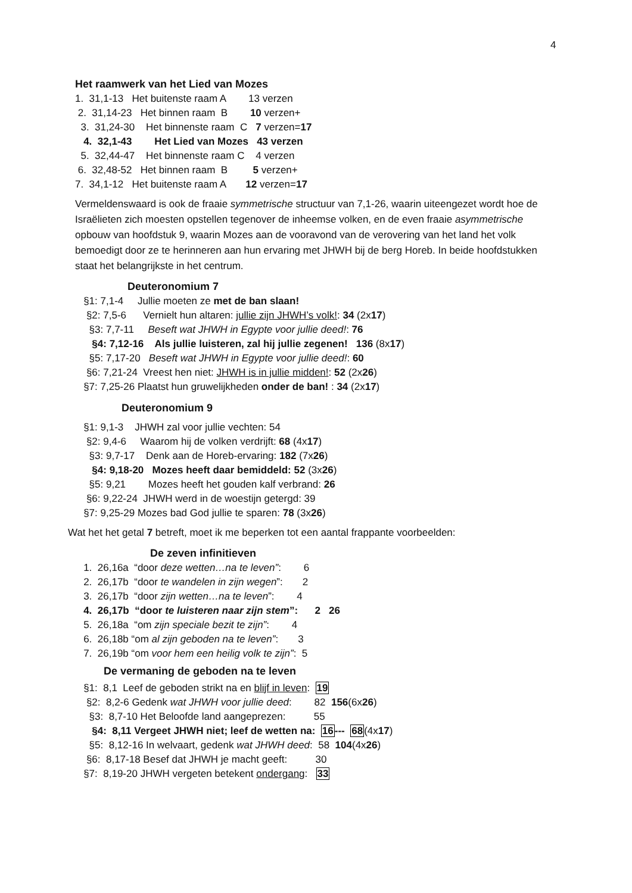4
Het raamwerk van het Lied van Mozes
1. 31,1-13 Het buitenste raam A 13 verzen
2. 31,14-23 Het binnen raam B 10 verzen+
3. 31,24-30 Het binnenste raam C 7 verzen=17
4. 32,1-43 Het Lied van Mozes 43 verzen
5. 32,44-47 Het binnenste raam C 4 verzen
6. 32,48-52 Het binnen raam B 5 verzen+
7. 34,1-12 Het buitenste raam A 12 verzen=17
Vermeldenswaard is ook de fraaie symmetrische structuur van 7,1-26, waarin uiteengezet wordt hoe de Israëlieten zich moesten opstellen tegenover de inheemse volken, en de even fraaie asymmetrische opbouw van hoofdstuk 9, waarin Mozes aan de vooravond van de verovering van het land het volk bemoedigt door ze te herinneren aan hun ervaring met JHWH bij de berg Horeb. In beide hoofdstukken staat het belangrijkste in het centrum.
Deuteronomium 7
§1: 7,1-4 Jullie moeten ze met de ban slaan!
§2: 7,5-6 Vernielt hun altaren: jullie zijn JHWH’s volk!: 34 (2x17)
§3: 7,7-11 Beseft wat JHWH in Egypte voor jullie deed!: 76
§4: 7,12-16 Als jullie luisteren, zal hij jullie zegenen! 136 (8x17)
§5: 7,17-20 Beseft wat JHWH in Egypte voor jullie deed!: 60
§6: 7,21-24 Vreest hen niet: JHWH is in jullie midden!: 52 (2x26)
§7: 7,25-26 Plaatst hun gruwelijkheden onder de ban! : 34 (2x17)
Deuteronomium 9
§1: 9,1-3 JHWH zal voor jullie vechten: 54
§2: 9,4-6 Waarom hij de volken verdrijft: 68 (4x17)
§3: 9,7-17 Denk aan de Horeb-ervaring: 182 (7x26)
§4: 9,18-20 Mozes heeft daar bemiddeld: 52 (3x26)
§5: 9,21 Mozes heeft het gouden kalf verbrand: 26
§6: 9,22-24 JHWH werd in de woestijn getergd: 39
§7: 9,25-29 Mozes bad God jullie te sparen: 78 (3x26)
Wat het het getal 7 betreft, moet ik me beperken tot een aantal frappante voorbeelden:
De zeven infinitieven
1. 26,16a “door deze wetten…na te leven”: 6
2. 26,17b “door te wandelen in zijn wegen”: 2
3. 26,17b “door zijn wetten…na te leven”: 4
4. 26,17b “door te luisteren naar zijn stem”: 2 26
5. 26,18a “om zijn speciale bezit te zijn”: 4
6. 26,18b “om al zijn geboden na te leven”: 3
7. 26,19b “om voor hem een heilig volk te zijn”: 5
De vermaning de geboden na te leven
§1: 8,1 Leef de geboden strikt na en blijf in leven: 19
§2: 8,2-6 Gedenk wat JHWH voor jullie deed: 82 156(6x26)
§3: 8,7-10 Het Beloofde land aangeprezen: 55
§4: 8,11 Vergeet JHWH niet; leef de wetten na: 16--- 68(4x17)
§5: 8,12-16 In welvaart, gedenk wat JHWH deed: 58 104(4x26)
§6: 8,17-18 Besef dat JHWH je macht geeft: 30
§7: 8,19-20 JHWH vergeten betekent ondergang: 33